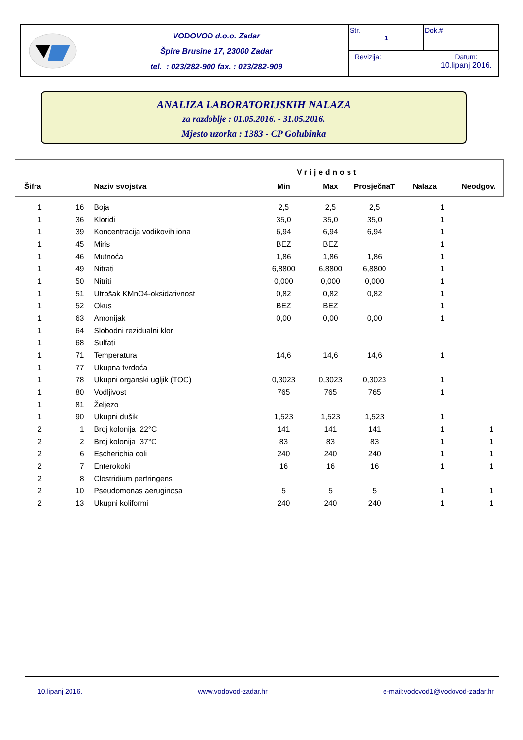VODOVOD d.o.o. Zadar
Špire Brusine 17, 23000 Zadar
tel. : 023/282-900 fax. : 023/282-909
Str.
1
Dok.#
Revizija: Datum:
10.lipanj 2016.
ANALIZA LABORATORIJSKIH NALAZA
za razdoblje : 01.05.2016. - 31.05.2016.
Mjesto uzorka : 1383 - CP Golubinka
| | | | Vrijednost | | | | |
| --- | --- | --- | --- | --- | --- | --- | --- |
| Šifra | | Naziv svojstva | Min | Max | ProsječnaT | Nalaza | Neodgov. |
| 1 | 16 | Boja | 2,5 | 2,5 | 2,5 | 1 | |
| 1 | 36 | Kloridi | 35,0 | 35,0 | 35,0 | 1 | |
| 1 | 39 | Koncentracija vodikovih iona | 6,94 | 6,94 | 6,94 | 1 | |
| 1 | 45 | Miris | BEZ | BEZ | | 1 | |
| 1 | 46 | Mutnoća | 1,86 | 1,86 | 1,86 | 1 | |
| 1 | 49 | Nitrati | 6,8800 | 6,8800 | 6,8800 | 1 | |
| 1 | 50 | Nitriti | 0,000 | 0,000 | 0,000 | 1 | |
| 1 | 51 | Utrošak KMnO4-oksidativnost | 0,82 | 0,82 | 0,82 | 1 | |
| 1 | 52 | Okus | BEZ | BEZ | | 1 | |
| 1 | 63 | Amonijak | 0,00 | 0,00 | 0,00 | 1 | |
| 1 | 64 | Slobodni rezidualni klor | | | | | |
| 1 | 68 | Sulfati | | | | | |
| 1 | 71 | Temperatura | 14,6 | 14,6 | 14,6 | 1 | |
| 1 | 77 | Ukupna tvrdoća | | | | | |
| 1 | 78 | Ukupni organski ugljik (TOC) | 0,3023 | 0,3023 | 0,3023 | 1 | |
| 1 | 80 | Vodljivost | 765 | 765 | 765 | 1 | |
| 1 | 81 | Željezo | | | | | |
| 1 | 90 | Ukupni dušik | 1,523 | 1,523 | 1,523 | 1 | |
| 2 | 1 | Broj kolonija 22°C | 141 | 141 | 141 | 1 | 1 |
| 2 | 2 | Broj kolonija 37°C | 83 | 83 | 83 | 1 | 1 |
| 2 | 6 | Escherichia coli | 240 | 240 | 240 | 1 | 1 |
| 2 | 7 | Enterokoki | 16 | 16 | 16 | 1 | 1 |
| 2 | 8 | Clostridium perfringens | | | | | |
| 2 | 10 | Pseudomonas aeruginosa | 5 | 5 | 5 | 1 | 1 |
| 2 | 13 | Ukupni koliformi | 240 | 240 | 240 | 1 | 1 |
10.lipanj 2016. www.vodovod-zadar.hr e-mail:vodovod1@vodovod-zadar.hr